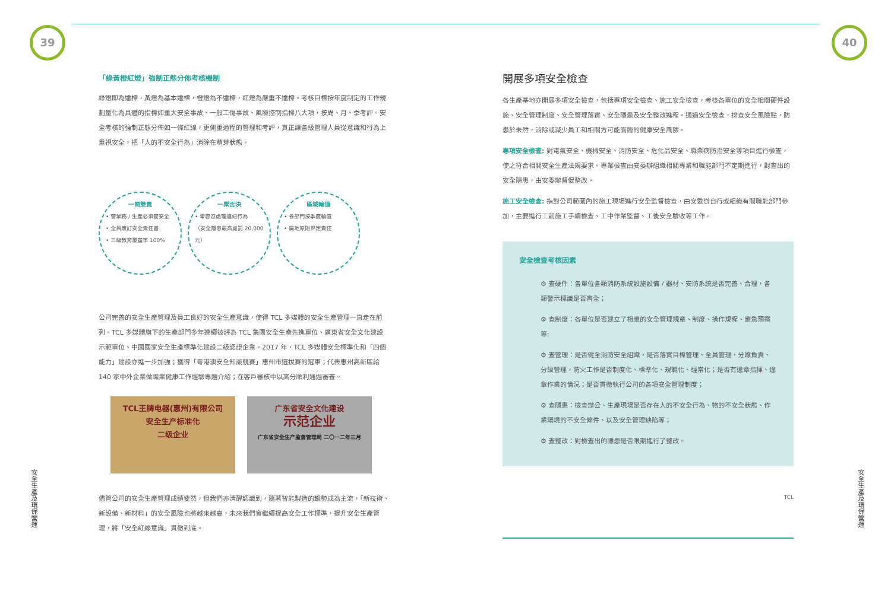39 40
安全生產及環保營運
安全生產及環保營運
「綠黃橙紅燈」強制正態分佈考核機制
綠燈即為達標，黃燈為基本達標，橙燈為不達標，紅燈為嚴重不達標。考核目標按年度制定的工作規劃量化為具體的指標如重大安全事故、一般工傷事故、風險控制指標八大項，按周、月、季考評。安全考核的強制正態分佈如一條紅線，更側重過程的管理和考評，真正讓各級管理人員從意識和行為上重視安全，把「人的不安全行為」消除在萌芽狀態。
一崗雙責
• 管業務 / 生產必須管安全
• 全員簽訂安全責任書
• 三級教育覆蓋率 100%
一票否決
• 零容忍處理違紀行為
（安全隱患最高處罰 20,000 元）
區域輪值
• 各部門按季度輪值
• 屬地原則界定責任
公司完善的安全生產管理及員工良好的安全生產意識，使得 TCL 多媒體的安全生產管理一直走在前列。TCL 多媒體旗下的生產部門多年連續被評為 TCL 集團安全生產先進單位、廣東省安全文化建設示範單位、中國國家安全生產標準化建設二級認證企業。2017 年，TCL 多媒體安全標準化和「四個能力」建設亦進一步加強；獲得「粵港澳安全知識競賽」惠州市選拔賽的冠軍；代表惠州高新區給 140 家中外企業做職業健康工作經驗專題介紹；在客戶審核中以高分順利通過審查。
TCL王牌电器(惠州)有限公司
安全生产标准化
二级企业
广东省安全文化建设
示范企业
广东省安全生产监督管理局 二〇一二年三月
儘管公司的安全生產管理成績斐然，但我們亦清醒認識到，隨著智能製造的趨勢成為主流，「新技術、新設備、新材料」的安全風險也將越來越高，未來我們會繼續提高安全工作標準，提升安全生產管理，將「安全紅線意識」貫徹到底。
開展多項安全檢查
各生產基地亦開展多項安全檢查，包括專項安全檢查、施工安全檢查，考核各單位的安全相關硬件設施、安全管理制度、安全管理落實、安全隱患及安全整改進程。通過安全檢查，排查安全風險點，防患於未然，消除或減少員工和相關方可能面臨的健康安全風險。
專項安全檢查: 對電氣安全、機械安全、消防安全、危化品安全、職業病防治安全等項目進行檢查，使之符合相關安全生產法規要求。專業檢查由安委辦組織相關專業和職能部門不定期進行，對查出的安全隱患，由安委辦督促整改。
施工安全檢查: 指對公司範圍內的施工現場進行安全監督檢查，由安委辦自行或組織有關職能部門參加，主要進行工前施工手續檢查、工中作業監督、工後安全驗收等工作。
安全檢查考核因素
⚙ 查硬件：各單位各類消防系統設施設備 / 器材、安防系統是否完善、合理，各類警示標識是否齊全；
⚙ 查制度：各單位是否建立了相應的安全管理規章、制度、操作規程、應急預案等;
⚙ 查管理：是否健全消防安全組織，是否落實目標管理、全員管理、分線負責、分級管理，防火工作是否制度化、標準化、規範化、經常化；是否有違章指揮、違章作業的情況；是否貫徹執行公司的各項安全管理制度；
⚙ 查隱患：檢查辦公、生產現場是否存在人的不安全行為、物的不安全狀態、作業環境的不安全條件、以及安全管理缺陷等；
⚙ 查整改：對檢查出的隱患是否限期進行了整改。
TCL